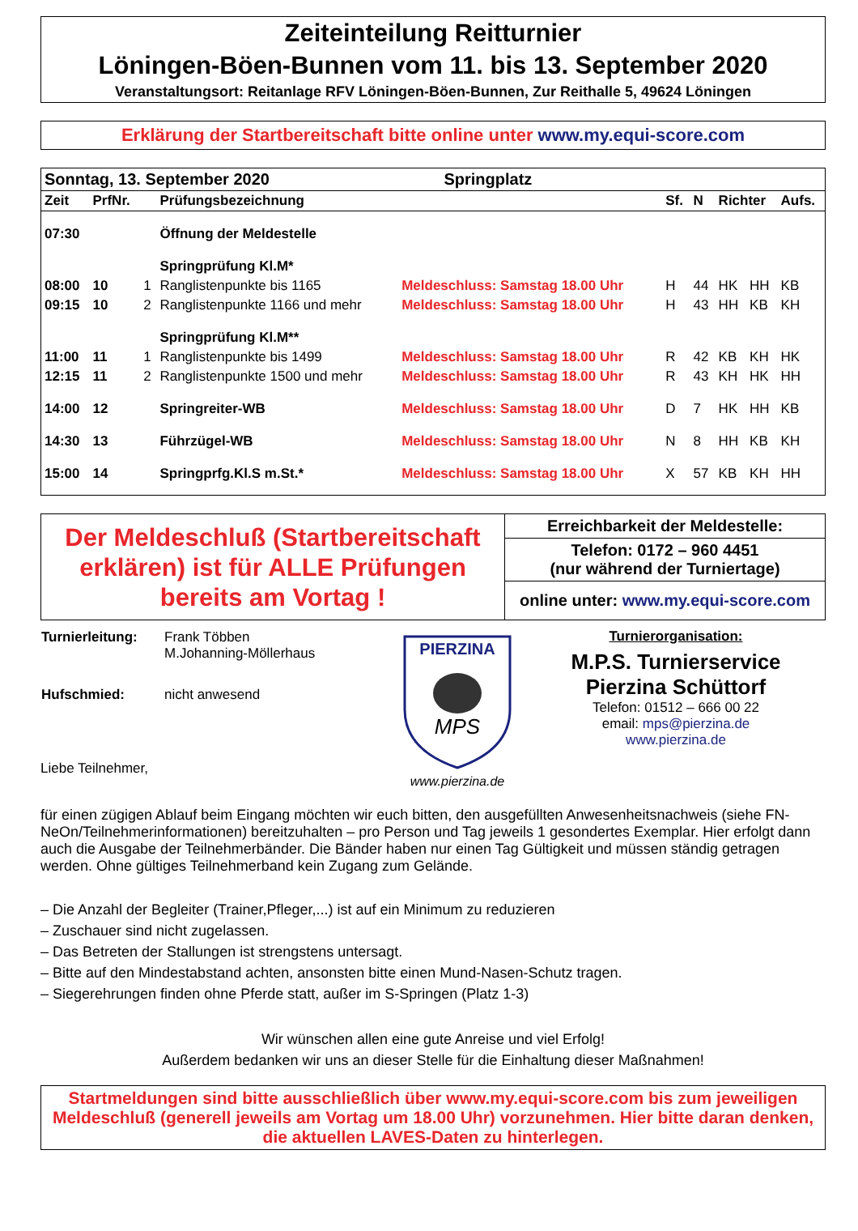Zeiteinteilung Reitturnier
Löningen-Böen-Bunnen vom 11. bis 13. September 2020
Veranstaltungsort: Reitanlage RFV Löningen-Böen-Bunnen, Zur Reithalle 5, 49624 Löningen
Erklärung der Startbereitschaft bitte online unter www.my.equi-score.com
| Sonntag, 13. September 2020 Springplatz | | | | | | | | | |
| Zeit | PrfNr. | | Prüfungsbezeichnung | | Sf. | N | Richter | | Aufs. |
| 07:30 | | | Öffnung der Meldestelle | | | | | | |
| | | | Springprüfung Kl.M* | | | | | | |
| 08:00 | 10 | 1 | Ranglistenpunkte bis 1165 | Meldeschluss: Samstag 18.00 Uhr | H | 44 | HK | HH | KB |
| 09:15 | 10 | 2 | Ranglistenpunkte 1166 und mehr | Meldeschluss: Samstag 18.00 Uhr | H | 43 | HH | KB | KH |
| | | | Springprüfung Kl.M** | | | | | | |
| 11:00 | 11 | 1 | Ranglistenpunkte bis 1499 | Meldeschluss: Samstag 18.00 Uhr | R | 42 | KB | KH | HK |
| 12:15 | 11 | 2 | Ranglistenpunkte 1500 und mehr | Meldeschluss: Samstag 18.00 Uhr | R | 43 | KH | HK | HH |
| 14:00 | 12 | | Springreiter-WB | Meldeschluss: Samstag 18.00 Uhr | D | 7 | HK | HH | KB |
| 14:30 | 13 | | Führzügel-WB | Meldeschluss: Samstag 18.00 Uhr | N | 8 | HH | KB | KH |
| 15:00 | 14 | | Springprfg.Kl.S m.St.* | Meldeschluss: Samstag 18.00 Uhr | X | 57 | KB | KH | HH |
| Der Meldeschluß (Startbereitschaft erklären) ist für ALLE Prüfungen bereits am Vortag ! | Erreichbarkeit der Meldestelle: Telefon: 0172 – 960 4451 (nur während der Turniertage) online unter: www.my.equi-score.com |
| Turnierleitung: | Frank Többen M.Johanning-Möllerhaus |
| Hufschmied: | nicht anwesend |
Liebe Teilnehmer,
PIERZINA
MPS
www.pierzina.de
Turnierorganisation:
M.P.S. Turnierservice
Pierzina Schüttorf
Telefon: 01512 – 666 00 22
email: mps@pierzina.de
www.pierzina.de
für einen zügigen Ablauf beim Eingang möchten wir euch bitten, den ausgefüllten Anwesenheitsnachweis (siehe FN-NeOn/Teilnehmerinformationen) bereitzuhalten – pro Person und Tag jeweils 1 gesondertes Exemplar. Hier erfolgt dann auch die Ausgabe der Teilnehmerbänder. Die Bänder haben nur einen Tag Gültigkeit und müssen ständig getragen werden. Ohne gültiges Teilnehmerband kein Zugang zum Gelände.
– Die Anzahl der Begleiter (Trainer,Pfleger,...) ist auf ein Minimum zu reduzieren
– Zuschauer sind nicht zugelassen.
– Das Betreten der Stallungen ist strengstens untersagt.
– Bitte auf den Mindestabstand achten, ansonsten bitte einen Mund-Nasen-Schutz tragen.
– Siegerehrungen finden ohne Pferde statt, außer im S-Springen (Platz 1-3)
Wir wünschen allen eine gute Anreise und viel Erfolg!
Außerdem bedanken wir uns an dieser Stelle für die Einhaltung dieser Maßnahmen!
Startmeldungen sind bitte ausschließlich über www.my.equi-score.com bis zum jeweiligen Meldeschluß (generell jeweils am Vortag um 18.00 Uhr) vorzunehmen. Hier bitte daran denken, die aktuellen LAVES-Daten zu hinterlegen.